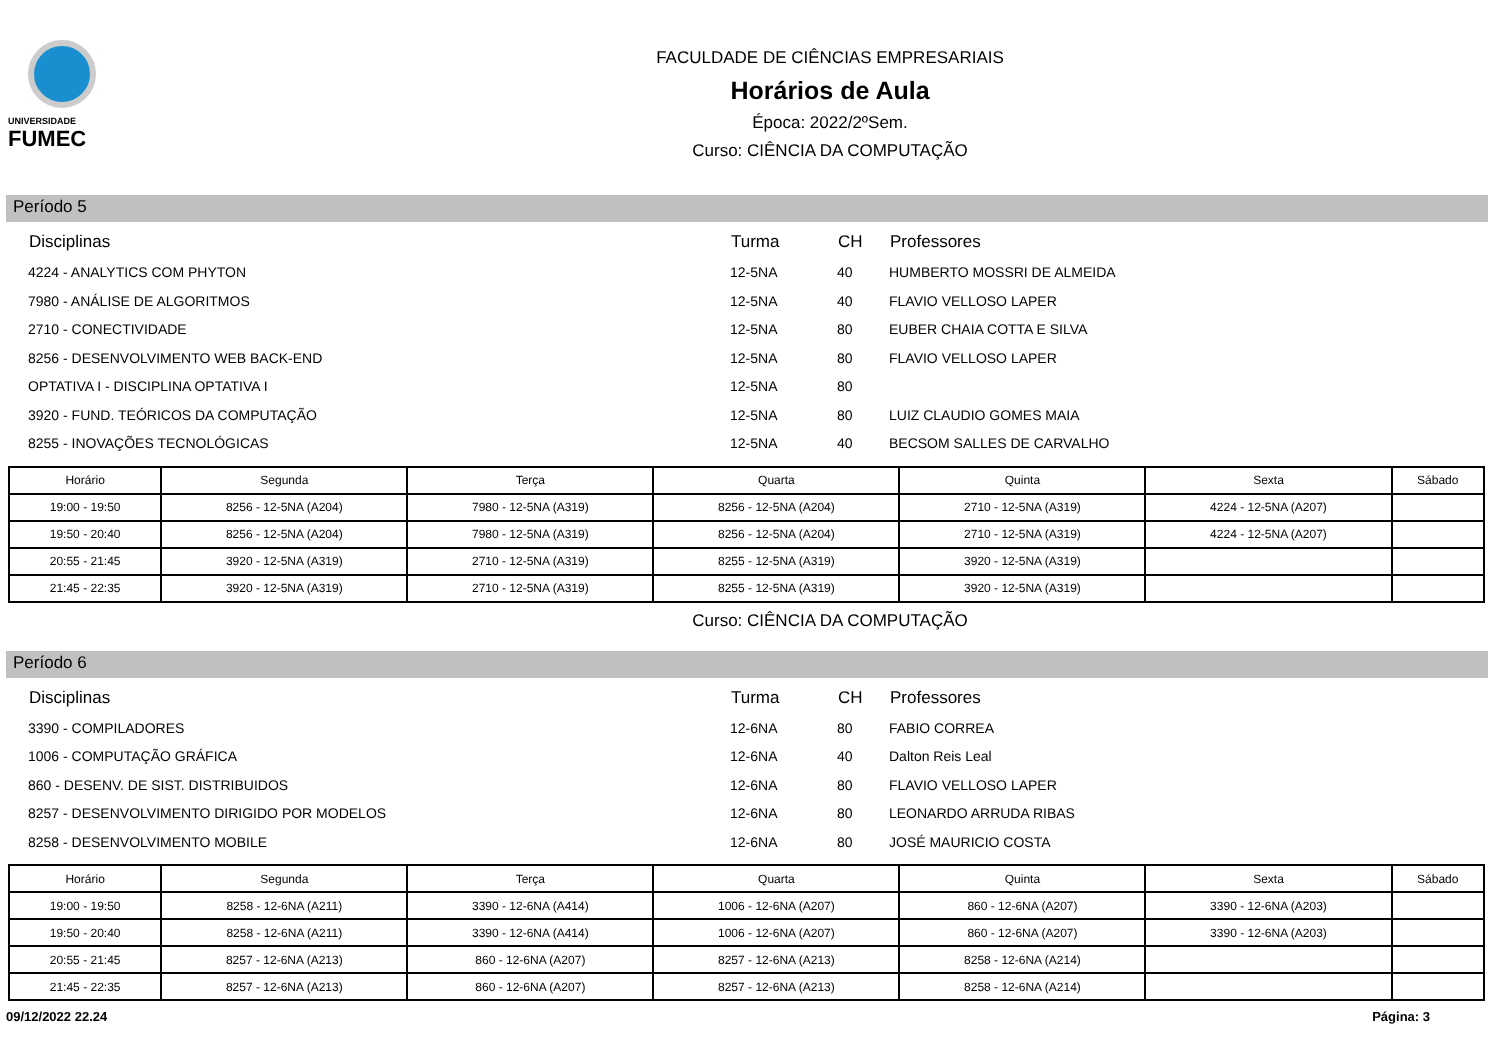UNIVERSIDADE
FUMEC
FACULDADE DE CIÊNCIAS EMPRESARIAIS
Horários de Aula
Época: 2022/2ºSem.
Curso: CIÊNCIA DA COMPUTAÇÃO
Período 5
| Disciplinas | Turma | CH | Professores |
| --- | --- | --- | --- |
| 4224 - ANALYTICS COM PHYTON | 12-5NA | 40 | HUMBERTO MOSSRI DE ALMEIDA |
| 7980 - ANÁLISE DE ALGORITMOS | 12-5NA | 40 | FLAVIO VELLOSO LAPER |
| 2710 - CONECTIVIDADE | 12-5NA | 80 | EUBER CHAIA COTTA E SILVA |
| 8256 - DESENVOLVIMENTO WEB BACK-END | 12-5NA | 80 | FLAVIO VELLOSO LAPER |
| OPTATIVA I - DISCIPLINA OPTATIVA I | 12-5NA | 80 | |
| 3920 - FUND. TEÓRICOS DA COMPUTAÇÃO | 12-5NA | 80 | LUIZ CLAUDIO GOMES MAIA |
| 8255 - INOVAÇÕES TECNOLÓGICAS | 12-5NA | 40 | BECSOM SALLES DE CARVALHO |
| Horário | Segunda | Terça | Quarta | Quinta | Sexta | Sábado |
| --- | --- | --- | --- | --- | --- | --- |
| 19:00 - 19:50 | 8256 - 12-5NA (A204) | 7980 - 12-5NA (A319) | 8256 - 12-5NA (A204) | 2710 - 12-5NA (A319) | 4224 - 12-5NA (A207) | |
| 19:50 - 20:40 | 8256 - 12-5NA (A204) | 7980 - 12-5NA (A319) | 8256 - 12-5NA (A204) | 2710 - 12-5NA (A319) | 4224 - 12-5NA (A207) | |
| 20:55 - 21:45 | 3920 - 12-5NA (A319) | 2710 - 12-5NA (A319) | 8255 - 12-5NA (A319) | 3920 - 12-5NA (A319) | | |
| 21:45 - 22:35 | 3920 - 12-5NA (A319) | 2710 - 12-5NA (A319) | 8255 - 12-5NA (A319) | 3920 - 12-5NA (A319) | | |
Curso: CIÊNCIA DA COMPUTAÇÃO
Período 6
| Disciplinas | Turma | CH | Professores |
| --- | --- | --- | --- |
| 3390 - COMPILADORES | 12-6NA | 80 | FABIO CORREA |
| 1006 - COMPUTAÇÃO GRÁFICA | 12-6NA | 40 | Dalton Reis Leal |
| 860 - DESENV. DE SIST. DISTRIBUIDOS | 12-6NA | 80 | FLAVIO VELLOSO LAPER |
| 8257 - DESENVOLVIMENTO DIRIGIDO POR MODELOS | 12-6NA | 80 | LEONARDO ARRUDA RIBAS |
| 8258 - DESENVOLVIMENTO MOBILE | 12-6NA | 80 | JOSÉ MAURICIO COSTA |
| Horário | Segunda | Terça | Quarta | Quinta | Sexta | Sábado |
| --- | --- | --- | --- | --- | --- | --- |
| 19:00 - 19:50 | 8258 - 12-6NA (A211) | 3390 - 12-6NA (A414) | 1006 - 12-6NA (A207) | 860 - 12-6NA (A207) | 3390 - 12-6NA (A203) | |
| 19:50 - 20:40 | 8258 - 12-6NA (A211) | 3390 - 12-6NA (A414) | 1006 - 12-6NA (A207) | 860 - 12-6NA (A207) | 3390 - 12-6NA (A203) | |
| 20:55 - 21:45 | 8257 - 12-6NA (A213) | 860 - 12-6NA (A207) | 8257 - 12-6NA (A213) | 8258 - 12-6NA (A214) | | |
| 21:45 - 22:35 | 8257 - 12-6NA (A213) | 860 - 12-6NA (A207) | 8257 - 12-6NA (A213) | 8258 - 12-6NA (A214) | | |
09/12/2022 22.24 Página: 3